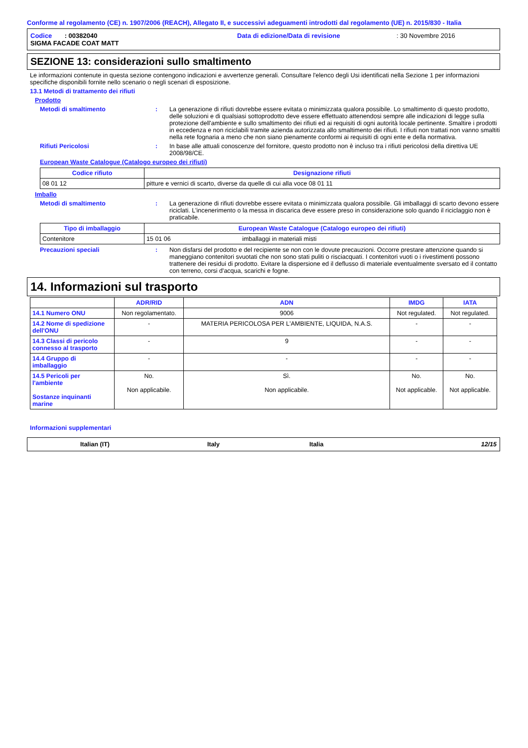Conforme al regolamento (CE) n. 1907/2006 (REACH), Allegato II, e successivi adeguamenti introdotti dal regolamento (UE) n. 2015/830 - Italia
Codice : 00382040 Data di edizione/Data di revisione: 30 Novembre 2016
SIGMA FACADE COAT MATT
SEZIONE 13: considerazioni sullo smaltimento
Le informazioni contenute in questa sezione contengono indicazioni e avvertenze generali. Consultare l'elenco degli Usi identificati nella Sezione 1 per informazioni specifiche disponibili fornite nello scenario o negli scenari di esposizione.
13.1 Metodi di trattamento dei rifiuti
Prodotto
Metodi di smaltimento : La generazione di rifiuti dovrebbe essere evitata o minimizzata qualora possibile. Lo smaltimento di questo prodotto, delle soluzioni e di qualsiasi sottoprodotto deve essere effettuato attenendosi sempre alle indicazioni di legge sulla protezione dell'ambiente e sullo smaltimento dei rifiuti ed ai requisiti di ogni autorità locale pertinente. Smaltire i prodotti in eccedenza e non riciclabili tramite azienda autorizzata allo smaltimento dei rifiuti. I rifiuti non trattati non vanno smaltiti nella rete fognaria a meno che non siano pienamente conformi ai requisiti di ogni ente e della normativa.
Rifiuti Pericolosi : In base alle attuali conoscenze del fornitore, questo prodotto non è incluso tra i rifiuti pericolosi della direttiva UE 2008/98/CE.
European Waste Catalogue (Catalogo europeo dei rifiuti)
| Codice rifiuto | Designazione rifiuti |
| --- | --- |
| 08 01 12 | pitture e vernici di scarto, diverse da quelle di cui alla voce 08 01 11 |
Imballo
Metodi di smaltimento : La generazione di rifiuti dovrebbe essere evitata o minimizzata qualora possibile. Gli imballaggi di scarto devono essere riciclati. L'incenerimento o la messa in discarica deve essere preso in considerazione solo quando il riciclaggio non è praticabile.
| Tipo di imballaggio | European Waste Catalogue (Catalogo europeo dei rifiuti) |
| --- | --- |
| Contenitore | 15 01 06 imballaggi in materiali misti |
Precauzioni speciali : Non disfarsi del prodotto e del recipiente se non con le dovute precauzioni. Occorre prestare attenzione quando si maneggiano contenitori svuotati che non sono stati puliti o risciacquati. I contenitori vuoti o i rivestimenti possono trattenere dei residui di prodotto. Evitare la dispersione ed il deflusso di materiale eventualmente sversato ed il contatto con terreno, corsi d'acqua, scarichi e fogne.
14. Informazioni sul trasporto
| | ADR/RID | ADN | IMDG | IATA |
| 14.1 Numero ONU | Non regolamentato. | 9006 | Not regulated. | Not regulated. |
| 14.2 Nome di spedizione dell'ONU | - | MATERIA PERICOLOSA PER L'AMBIENTE, LIQUIDA, N.A.S. | - | - |
| 14.3 Classi di pericolo connesso al trasporto | - | 9 | - | - |
| 14.4 Gruppo di imballaggio | - | - | - | - |
| 14.5 Pericoli per l'ambiente Sostanze inquinanti marine | No. Non applicabile. | Sì. Non applicabile. | No. Not applicable. | No. Not applicable. |
Informazioni supplementari
Italian (IT) Italy Italia 12/15